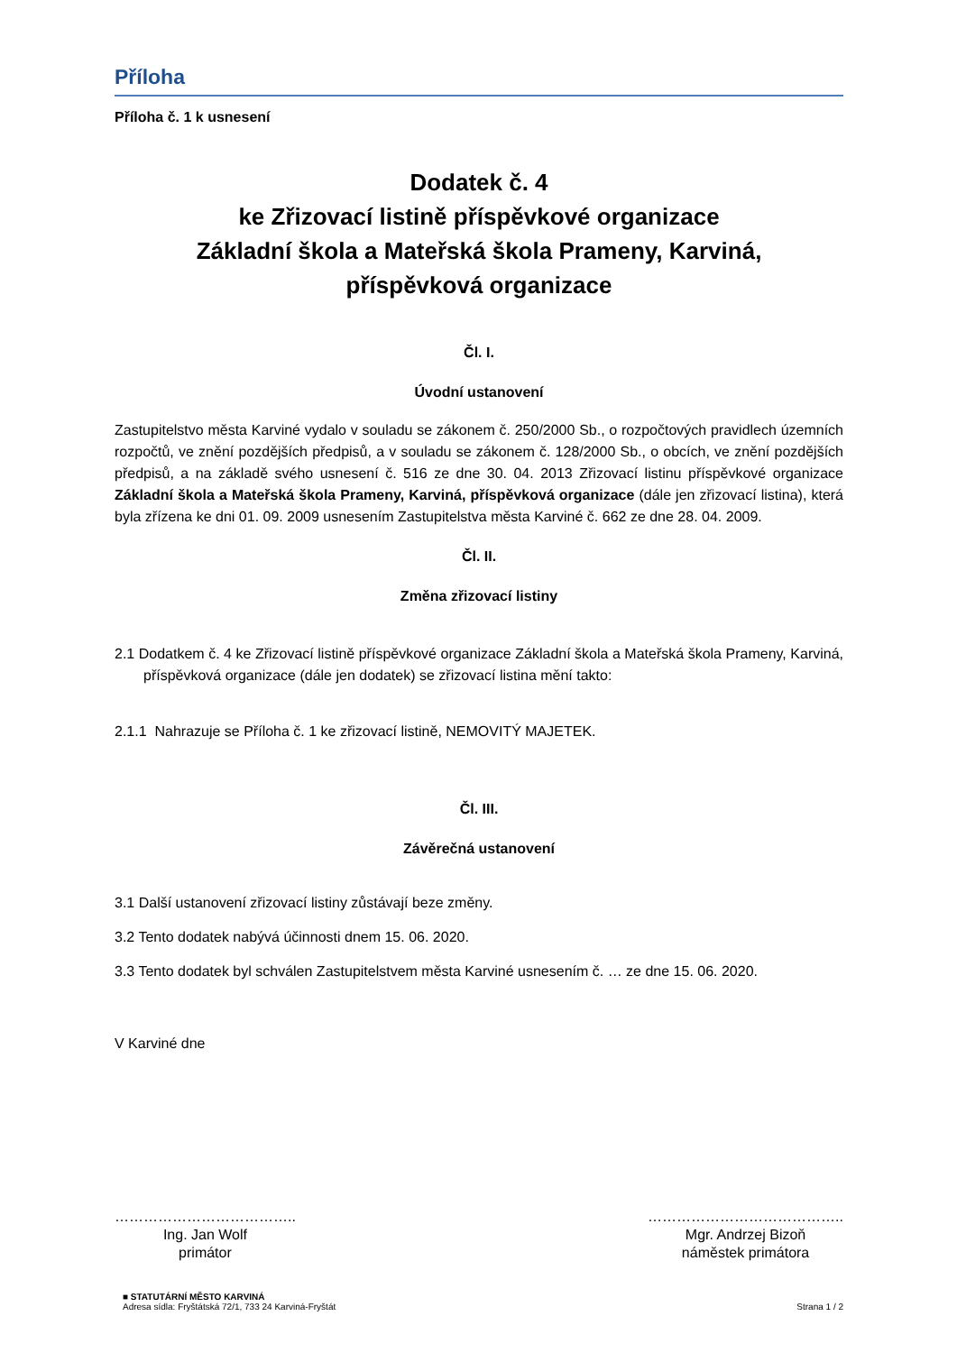Příloha
Příloha č. 1 k usnesení
Dodatek č. 4
ke Zřizovací listině příspěvkové organizace
Základní škola a Mateřská škola Prameny, Karviná,
příspěvková organizace
Čl. I.
Úvodní ustanovení
Zastupitelstvo města Karviné vydalo v souladu se zákonem č. 250/2000 Sb., o rozpočtových pravidlech územních rozpočtů, ve znění pozdějších předpisů, a v souladu se zákonem č. 128/2000 Sb., o obcích, ve znění pozdějších předpisů, a na základě svého usnesení č. 516 ze dne 30. 04. 2013 Zřizovací listinu příspěvkové organizace Základní škola a Mateřská škola Prameny, Karviná, příspěvková organizace (dále jen zřizovací listina), která byla zřízena ke dni 01. 09. 2009 usnesením Zastupitelstva města Karviné č. 662 ze dne 28. 04. 2009.
Čl. II.
Změna zřizovací listiny
2.1 Dodatkem č. 4 ke Zřizovací listině příspěvkové organizace Základní škola a Mateřská škola Prameny, Karviná, příspěvková organizace (dále jen dodatek) se zřizovací listina mění takto:
2.1.1 Nahrazuje se Příloha č. 1 ke zřizovací listině, NEMOVITÝ MAJETEK.
Čl. III.
Závěrečná ustanovení
3.1 Další ustanovení zřizovací listiny zůstávají beze změny.
3.2 Tento dodatek nabývá účinnosti dnem 15. 06. 2020.
3.3 Tento dodatek byl schválen Zastupitelstvem města Karviné usnesením č. … ze dne 15. 06. 2020.
V Karviné dne
………………………………..
Ing. Jan Wolf
primátor
…………………………………..
Mgr. Andrzej Bizoň
náměstek primátora
■ STATUTÁRNÍ MĚSTO KARVINÁ
Adresa sídla: Fryštátská 72/1, 733 24 Karviná-Fryštát
Strana 1 / 2